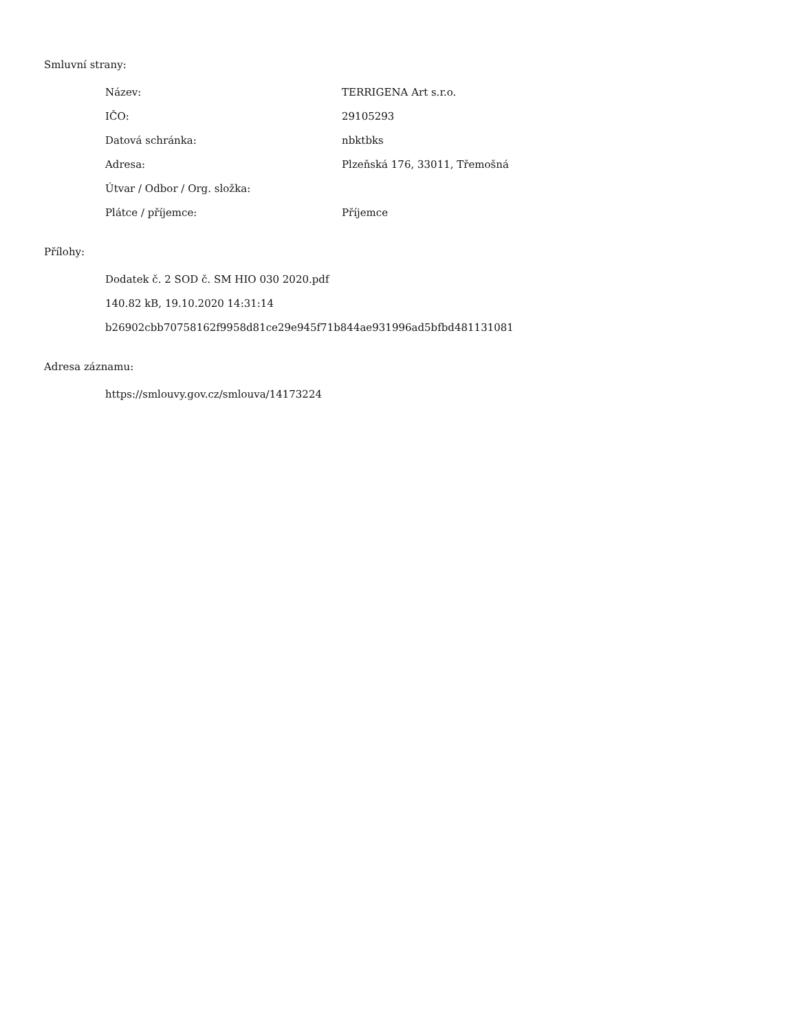Smluvní strany:
| Název: | TERRIGENA Art s.r.o. |
| IČO: | 29105293 |
| Datová schránka: | nbktbks |
| Adresa: | Plzeňská 176, 33011, Třemošná |
| Útvar / Odbor / Org. složka: | |
| Plátce / příjemce: | Příjemce |
Přílohy:
Dodatek č. 2 SOD č. SM HIO 030 2020.pdf
140.82 kB, 19.10.2020 14:31:14
b26902cbb70758162f9958d81ce29e945f71b844ae931996ad5bfbd481131081
Adresa záznamu:
https://smlouvy.gov.cz/smlouva/14173224